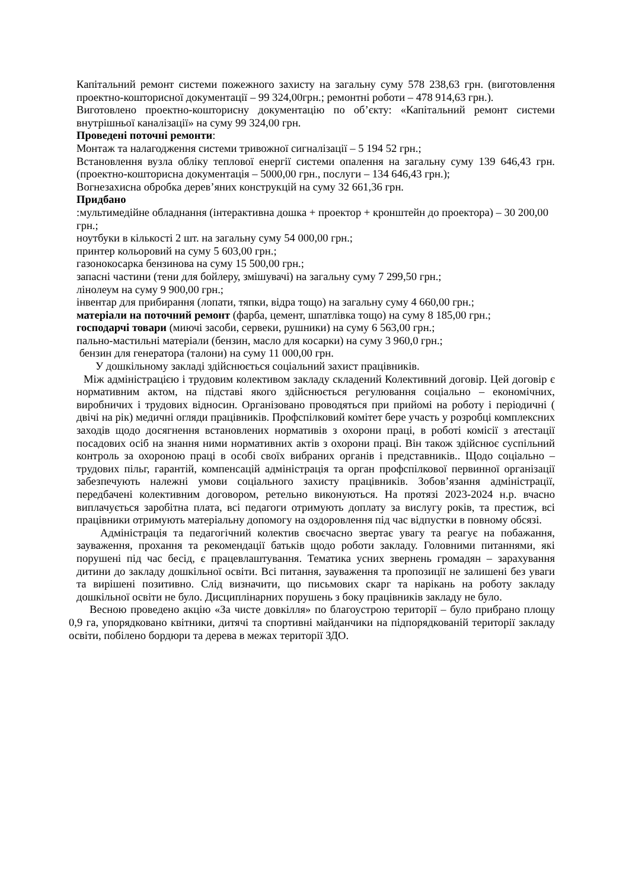Капітальний ремонт системи пожежного захисту на загальну суму 578 238,63 грн. (виготовлення проектно-кошторисної документації – 99 324,00грн.; ремонтні роботи – 478 914,63 грн.).
Виготовлено проектно-кошторисну документацію по об’єкту: «Капітальний ремонт системи внутрішньої каналізації» на суму 99 324,00 грн.
Проведені поточні ремонти:
Монтаж та налагодження системи тривожної сигналізації – 5 194 52 грн.;
Встановлення вузла обліку теплової енергії системи опалення на загальну суму 139 646,43 грн. (проектно-кошторисна документація – 5000,00 грн., послуги – 134 646,43 грн.);
Вогнезахисна обробка дерев’яних конструкцій на суму 32 661,36 грн.
Придбано
:мультимедійне обладнання (інтерактивна дошка + проектор + кронштейн до проектора) – 30 200,00 грн.;
ноутбуки в кількості 2 шт. на загальну суму 54 000,00 грн.;
принтер кольоровий на суму 5 603,00 грн.;
газонокосарка бензинова на суму 15 500,00 грн.;
запасні частини (тени для бойлеру, змішувачі) на загальну суму 7 299,50 грн.;
лінолеум на суму 9 900,00 грн.;
інвентар для прибирання (лопати, тяпки, відра тощо) на загальну суму 4 660,00 грн.;
матеріали на поточний ремонт (фарба, цемент, шпатлівка тощо) на суму 8 185,00 грн.;
господарчі товари (миючі засоби, сервеки, рушники) на суму 6 563,00 грн.;
пально-мастильні матеріали (бензин, масло для косарки) на суму 3 960,0 грн.;
бензин для генератора (талони) на суму 11 000,00 грн.
У дошкільному закладі здійснюється соціальний захист працівників.
Між адміністрацією і трудовим колективом закладу складений Колективний договір. Цей договір є нормативним актом, на підставі якого здійснюється регулювання соціально – економічних, виробничих і трудових відносин. Організовано проводяться при прийомі на роботу і періодичні ( двічі на рік) медичні огляди працівників. Профспілковий комітет бере участь у розробці комплексних заходів щодо досягнення встановлених нормативів з охорони праці, в роботі комісії з атестації посадових осіб на знання ними нормативних актів з охорони праці. Він також здійснює суспільний контроль за охороною праці в особі своїх вибраних органів і представників.. Щодо соціально – трудових пільг, гарантій, компенсацій адміністрація та орган профспілкової первинної організації забезпечують належні умови соціального захисту працівників. Зобов’язання адміністрації, передбачені колективним договором, ретельно виконуються. На протязі 2023-2024 н.р. вчасно виплачується заробітна плата, всі педагоги отримують доплату за вислугу років, та престиж, всі працівники отримують матеріальну допомогу на оздоровлення під час відпустки в повному обсязі.
Адміністрація та педагогічний колектив своєчасно звертає увагу та реагує на побажання, зауваження, прохання та рекомендації батьків щодо роботи закладу. Головними питаннями, які порушені під час бесід, є працевлаштування. Тематика усних звернень громадян – зарахування дитини до закладу дошкільної освіти. Всі питання, зауваження та пропозиції не залишені без уваги та вирішені позитивно. Слід визначити, що письмових скарг та нарікань на роботу закладу дошкільної освіти не було. Дисциплінарних порушень з боку працівників закладу не було.
Весною проведено акцію «За чисте довкілля» по благоустрою території – було прибрано площу 0,9 га, упорядковано квітники, дитячі та спортивні майданчики на підпорядкованій території закладу освіти, побілено бордюри та дерева в межах території ЗДО.